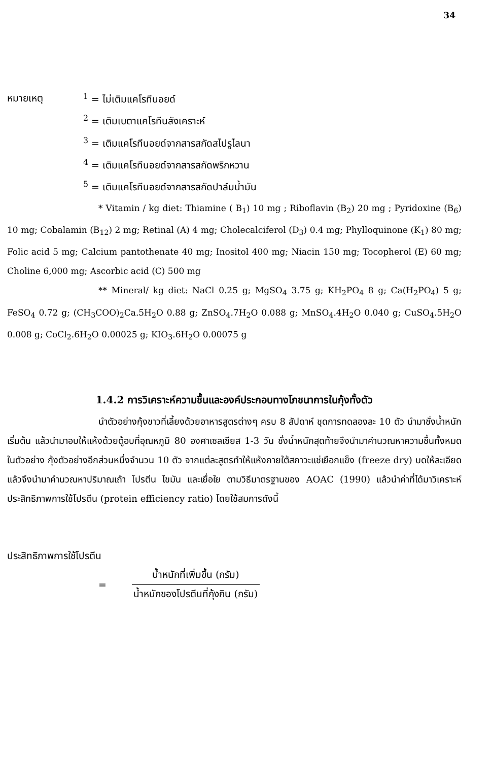34
หมายเหตุ
<sup>1</sup> = ไม่เติมแคโรทีนอยด์
<sup>2</sup> = เติมเบตาแคโรทีนสังเคราะห์
<sup>3</sup> = เติมแคโรทีนอยด์จากสารสกัดสไปรูไลนา
<sup>4</sup> = เติมแคโรทีนอยด์จากสารสกัดพริกหวาน
<sup>5</sup> = เติมแคโรทีนอยด์จากสารสกัดปาล์มน้ำมัน
* Vitamin / kg diet: Thiamine ( B<sub>1</sub>) 10 mg ; Riboflavin (B<sub>2</sub>) 20 mg ; Pyridoxine (B<sub>6</sub>) 10 mg; Cobalamin (B<sub>12</sub>) 2 mg; Retinal (A) 4 mg; Cholecalciferol (D<sub>3</sub>) 0.4 mg; Phylloquinone (K<sub>1</sub>) 80 mg; Folic acid 5 mg; Calcium pantothenate 40 mg; Inositol 400 mg; Niacin 150 mg; Tocopherol (E) 60 mg; Choline 6,000 mg; Ascorbic acid (C) 500 mg
** Mineral/ kg diet: NaCl 0.25 g; MgSO<sub>4</sub> 3.75 g; KH<sub>2</sub>PO<sub>4</sub> 8 g; Ca(H<sub>2</sub>PO<sub>4</sub>) 5 g; FeSO<sub>4</sub> 0.72 g; (CH<sub>3</sub>COO)<sub>2</sub>Ca.5H<sub>2</sub>O 0.88 g; ZnSO<sub>4</sub>.7H<sub>2</sub>O 0.088 g; MnSO<sub>4</sub>.4H<sub>2</sub>O 0.040 g; CuSO<sub>4</sub>.5H<sub>2</sub>O 0.008 g; CoCl<sub>2</sub>.6H<sub>2</sub>O 0.00025 g; KIO<sub>3</sub>.6H<sub>2</sub>O 0.00075 g
1.4.2 การวิเคราะห์ความชื้นและองค์ประกอบทางโภชนาการในกุ้งทั้งตัว
นำตัวอย่างกุ้งขาวที่เลี้ยงด้วยอาหารสูตรต่างๆ ครบ 8 สัปดาห์ ชุดการทดลองละ 10 ตัว นำมาชั่งน้ำหนักเริ่มต้น แล้วนำมาอบให้แห้งด้วยตู้อบที่อุณหภูมิ 80 องศาเซลเซียส 1-3 วัน ชั่งน้ำหนักสุดท้ายจึงนำมาคำนวณหาความชื้นทั้งหมดในตัวอย่าง กุ้งตัวอย่างอีกส่วนหนึ่งจำนวน 10 ตัว จากแต่ละสูตรทำให้แห้งภายใต้สภาวะแช่เยือกแข็ง (freeze dry) บดให้ละเอียดแล้วจึงนำมาคำนวณหาปริมาณเถ้า โปรตีน ไขมัน และเยื่อใย ตามวิธีมาตรฐานของ AOAC (1990) แล้วนำค่าที่ได้มาวิเคราะห์ประสิทธิภาพการใช้โปรตีน (protein efficiency ratio) โดยใช้สมการดังนี้
ประสิทธิภาพการใช้โปรตีน
=
น้ำหนักที่เพิ่มขึ้น (กรัม)
น้ำหนักของโปรตีนที่กุ้งกิน (กรัม)